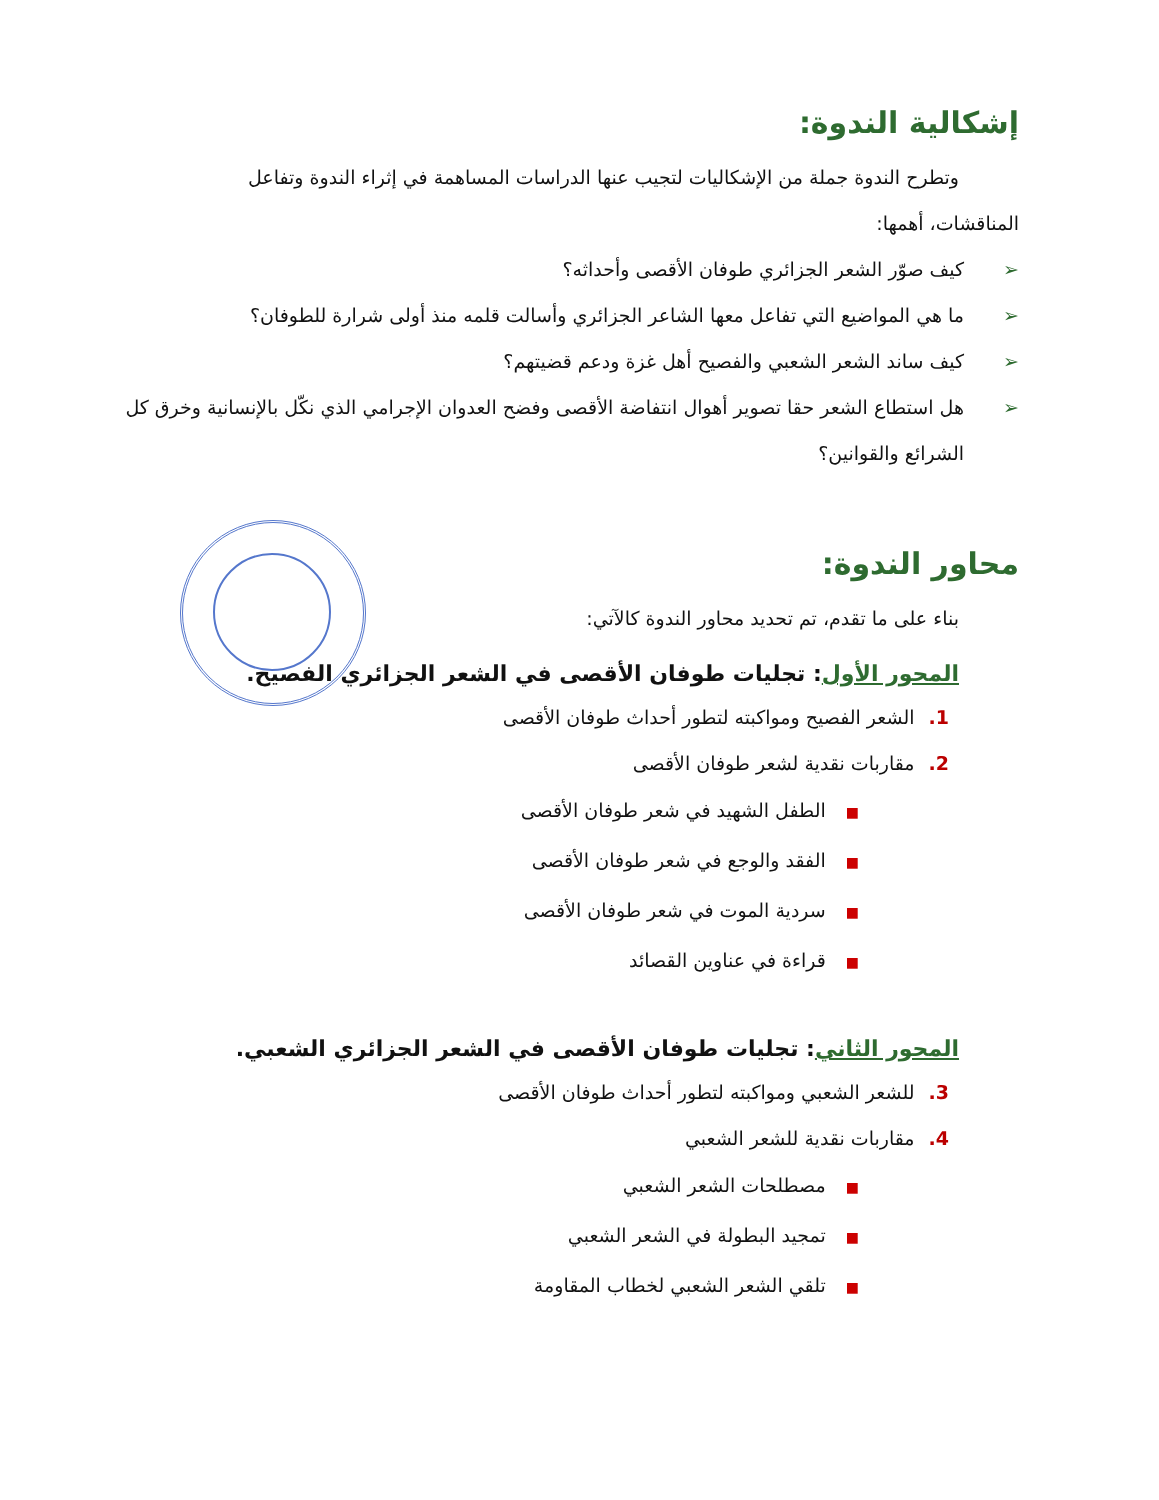إشكالية الندوة:
وتطرح الندوة جملة من الإشكاليات لتجيب عنها الدراسات المساهمة في إثراء الندوة وتفاعل
المناقشات، أهمها:
➢ كيف صوّر الشعر الجزائري طوفان الأقصى وأحداثه؟
➢ ما هي المواضيع التي تفاعل معها الشاعر الجزائري وأسالت قلمه منذ أولى شرارة للطوفان؟
➢ كيف ساند الشعر الشعبي والفصيح أهل غزة ودعم قضيتهم؟
➢ هل استطاع الشعر حقا تصوير أهوال انتفاضة الأقصى وفضح العدوان الإجرامي الذي نكّل بالإنسانية وخرق كل الشرائع والقوانين؟
محاور الندوة:
بناء على ما تقدم، تم تحديد محاور الندوة كالآتي:
المحور الأول: تجليات طوفان الأقصى في الشعر الجزائري الفصيح.
1. الشعر الفصيح ومواكبته لتطور أحداث طوفان الأقصى
2. مقاربات نقدية لشعر طوفان الأقصى
■الطفل الشهيد في شعر طوفان الأقصى
■الفقد والوجع في شعر طوفان الأقصى
■سردية الموت في شعر طوفان الأقصى
■قراءة في عناوين القصائد
المحور الثاني: تجليات طوفان الأقصى في الشعر الجزائري الشعبي.
3. للشعر الشعبي ومواكبته لتطور أحداث طوفان الأقصى
4. مقاربات نقدية للشعر الشعبي
■مصطلحات الشعر الشعبي
■تمجيد البطولة في الشعر الشعبي
■تلقي الشعر الشعبي لخطاب المقاومة